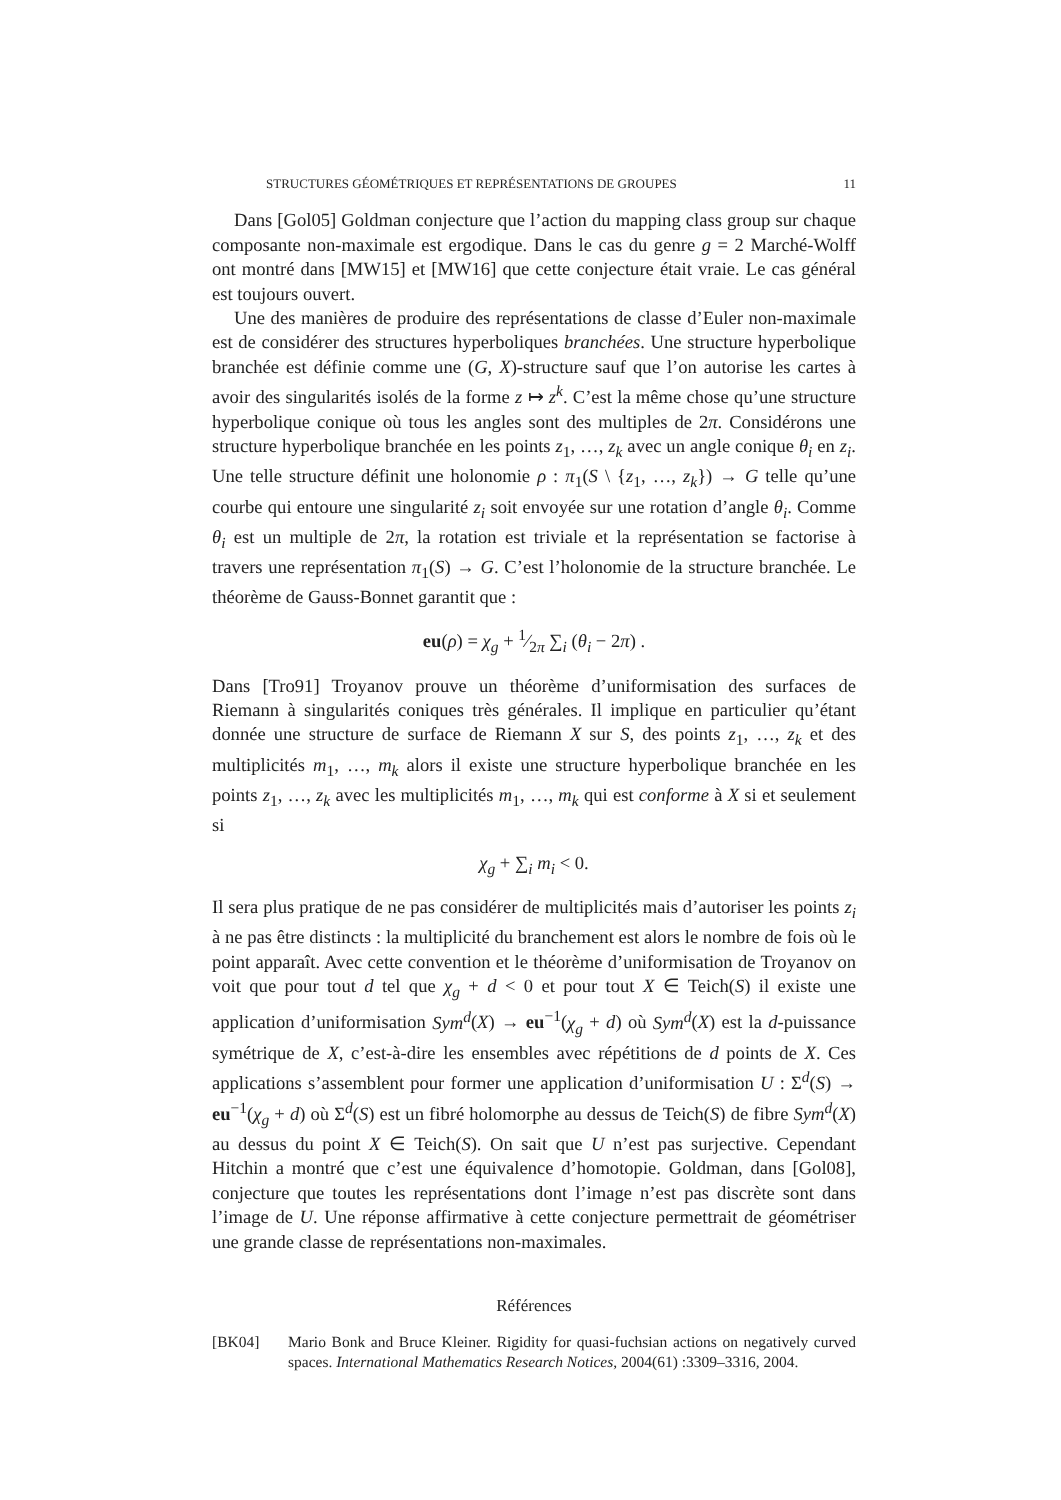STRUCTURES GÉOMÉTRIQUES ET REPRÉSENTATIONS DE GROUPES 11
Dans [Gol05] Goldman conjecture que l’action du mapping class group sur chaque composante non-maximale est ergodique. Dans le cas du genre g = 2 Marché-Wolff ont montré dans [MW15] et [MW16] que cette conjecture était vraie. Le cas général est toujours ouvert.
Une des manières de produire des représentations de classe d’Euler non-maximale est de considérer des structures hyperboliques branchées. Une structure hyperbolique branchée est définie comme une (G, X)-structure sauf que l’on autorise les cartes à avoir des singularités isolés de la forme z ↦ z<sup>k</sup>. C’est la même chose qu’une structure hyperbolique conique où tous les angles sont des multiples de 2π. Considérons une structure hyperbolique branchée en les points z<sub>1</sub>, …, z<sub>k</sub> avec un angle conique θ<sub>i</sub> en z<sub>i</sub>. Une telle structure définit une holonomie ρ : π<sub>1</sub>(S \ {z<sub>1</sub>, …, z<sub>k</sub>}) → G telle qu’une courbe qui entoure une singularité z<sub>i</sub> soit envoyée sur une rotation d’angle θ<sub>i</sub>. Comme θ<sub>i</sub> est un multiple de 2π, la rotation est triviale et la représentation se factorise à travers une représentation π<sub>1</sub>(S) → G. C’est l’holonomie de la structure branchée. Le théorème de Gauss-Bonnet garantit que :
eu(ρ) = χ<sub>g</sub> + 1⁄2π ∑<sub>i</sub> (θ<sub>i</sub> − 2π) .
Dans [Tro91] Troyanov prouve un théorème d’uniformisation des surfaces de Riemann à singularités coniques très générales. Il implique en particulier qu’étant donnée une structure de surface de Riemann X sur S, des points z<sub>1</sub>, …, z<sub>k</sub> et des multiplicités m<sub>1</sub>, …, m<sub>k</sub> alors il existe une structure hyperbolique branchée en les points z<sub>1</sub>, …, z<sub>k</sub> avec les multiplicités m<sub>1</sub>, …, m<sub>k</sub> qui est conforme à X si et seulement si
χ<sub>g</sub> + ∑<sub>i</sub> m<sub>i</sub> < 0.
Il sera plus pratique de ne pas considérer de multiplicités mais d’autoriser les points z<sub>i</sub> à ne pas être distincts : la multiplicité du branchement est alors le nombre de fois où le point apparaît. Avec cette convention et le théorème d’uniformisation de Troyanov on voit que pour tout d tel que χ<sub>g</sub> + d < 0 et pour tout X ∈ Teich(S) il existe une application d’uniformisation Sym<sup>d</sup>(X) → eu<sup>−1</sup>(χ<sub>g</sub> + d) où Sym<sup>d</sup>(X) est la d-puissance symétrique de X, c’est-à-dire les ensembles avec répétitions de d points de X. Ces applications s’assemblent pour former une application d’uniformisation U : Σ<sup>d</sup>(S) → eu<sup>−1</sup>(χ<sub>g</sub> + d) où Σ<sup>d</sup>(S) est un fibré holomorphe au dessus de Teich(S) de fibre Sym<sup>d</sup>(X) au dessus du point X ∈ Teich(S). On sait que U n’est pas surjective. Cependant Hitchin a montré que c’est une équivalence d’homotopie. Goldman, dans [Gol08], conjecture que toutes les représentations dont l’image n’est pas discrète sont dans l’image de U. Une réponse affirmative à cette conjecture permettrait de géométriser une grande classe de représentations non-maximales.
Références
[BK04] Mario Bonk and Bruce Kleiner. Rigidity for quasi-fuchsian actions on negatively curved spaces. International Mathematics Research Notices, 2004(61) :3309–3316, 2004.